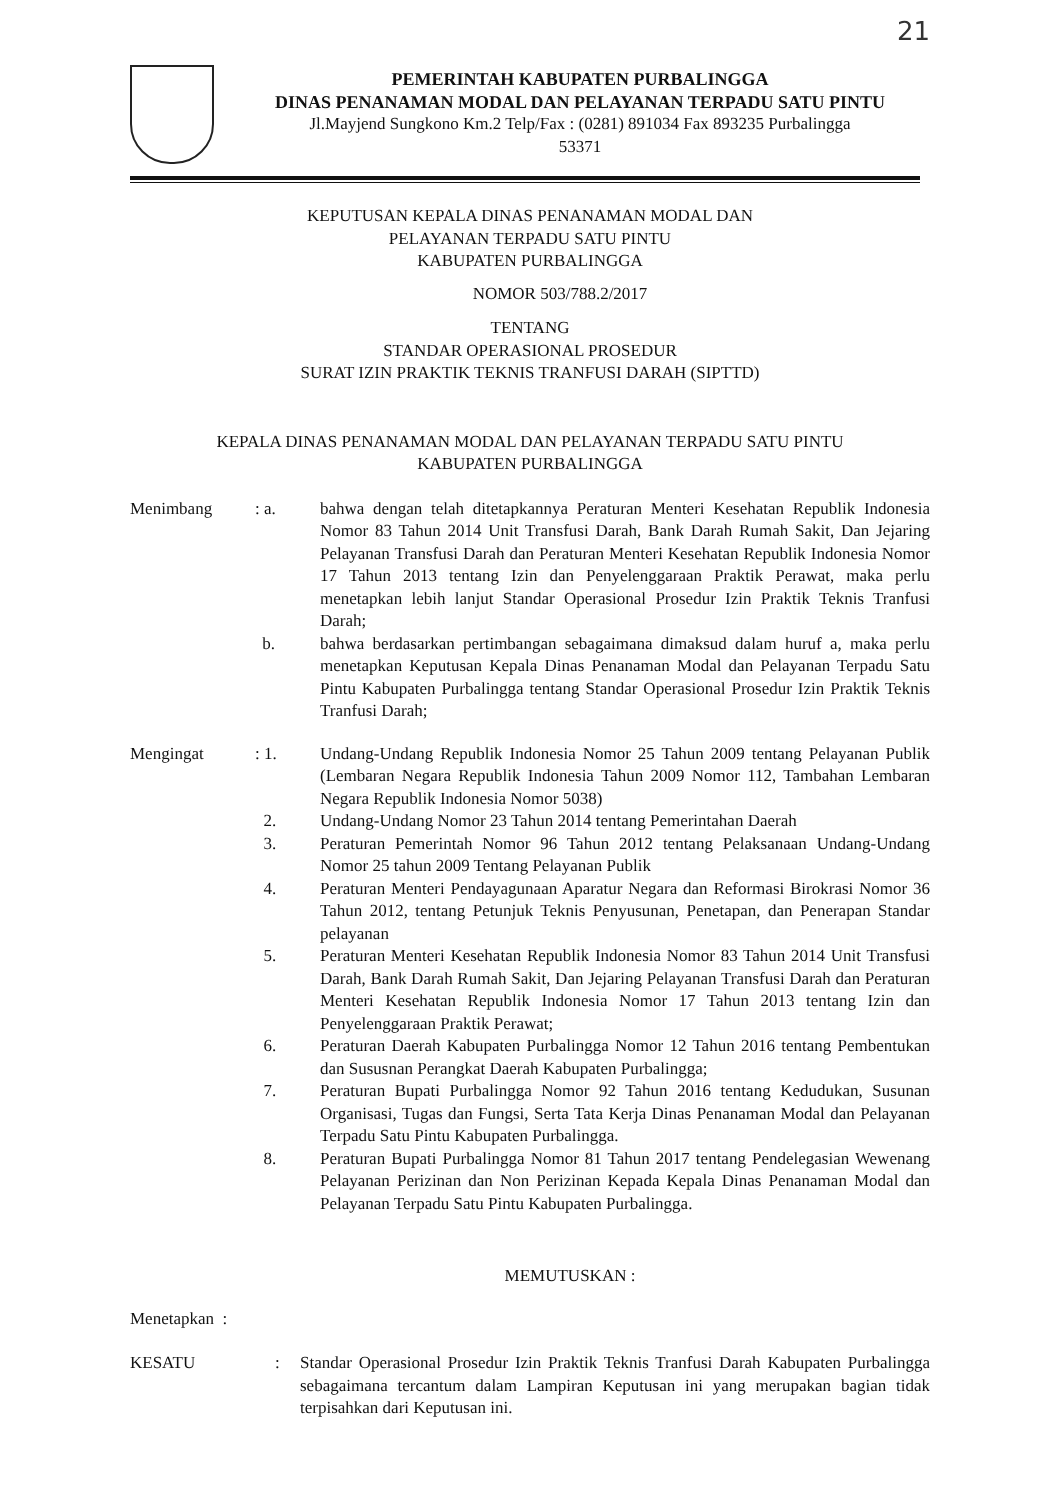21
PEMERINTAH KABUPATEN PURBALINGGA
DINAS PENANAMAN MODAL DAN PELAYANAN TERPADU SATU PINTU
Jl.Mayjend Sungkono Km.2 Telp/Fax : (0281) 891034 Fax 893235 Purbalingga
53371
KEPUTUSAN KEPALA DINAS PENANAMAN MODAL DAN
PELAYANAN TERPADU SATU PINTU
KABUPATEN PURBALINGGA
NOMOR 503/788.2/2017
TENTANG
STANDAR OPERASIONAL PROSEDUR
SURAT IZIN PRAKTIK TEKNIS TRANFUSI DARAH (SIPTTD)
KEPALA DINAS PENANAMAN MODAL DAN PELAYANAN TERPADU SATU PINTU
KABUPATEN PURBALINGGA
Menimbang : a.
bahwa dengan telah ditetapkannya Peraturan Menteri Kesehatan Republik Indonesia Nomor 83 Tahun 2014 Unit Transfusi Darah, Bank Darah Rumah Sakit, Dan Jejaring Pelayanan Transfusi Darah dan Peraturan Menteri Kesehatan Republik Indonesia Nomor 17 Tahun 2013 tentang Izin dan Penyelenggaraan Praktik Perawat, maka perlu menetapkan lebih lanjut Standar Operasional Prosedur Izin Praktik Teknis Tranfusi Darah;
b.
bahwa berdasarkan pertimbangan sebagaimana dimaksud dalam huruf a, maka perlu menetapkan Keputusan Kepala Dinas Penanaman Modal dan Pelayanan Terpadu Satu Pintu Kabupaten Purbalingga tentang Standar Operasional Prosedur Izin Praktik Teknis Tranfusi Darah;
Mengingat : 1.
Undang-Undang Republik Indonesia Nomor 25 Tahun 2009 tentang Pelayanan Publik (Lembaran Negara Republik Indonesia Tahun 2009 Nomor 112, Tambahan Lembaran Negara Republik Indonesia Nomor 5038)
2. Undang-Undang Nomor 23 Tahun 2014 tentang Pemerintahan Daerah
3. Peraturan Pemerintah Nomor 96 Tahun 2012 tentang Pelaksanaan Undang-Undang Nomor 25 tahun 2009 Tentang Pelayanan Publik
4. Peraturan Menteri Pendayagunaan Aparatur Negara dan Reformasi Birokrasi Nomor 36 Tahun 2012, tentang Petunjuk Teknis Penyusunan, Penetapan, dan Penerapan Standar pelayanan
5. Peraturan Menteri Kesehatan Republik Indonesia Nomor 83 Tahun 2014 Unit Transfusi Darah, Bank Darah Rumah Sakit, Dan Jejaring Pelayanan Transfusi Darah dan Peraturan Menteri Kesehatan Republik Indonesia Nomor 17 Tahun 2013 tentang Izin dan Penyelenggaraan Praktik Perawat;
6. Peraturan Daerah Kabupaten Purbalingga Nomor 12 Tahun 2016 tentang Pembentukan dan Sususnan Perangkat Daerah Kabupaten Purbalingga;
7. Peraturan Bupati Purbalingga Nomor 92 Tahun 2016 tentang Kedudukan, Susunan Organisasi, Tugas dan Fungsi, Serta Tata Kerja Dinas Penanaman Modal dan Pelayanan Terpadu Satu Pintu Kabupaten Purbalingga.
8. Peraturan Bupati Purbalingga Nomor 81 Tahun 2017 tentang Pendelegasian Wewenang Pelayanan Perizinan dan Non Perizinan Kepada Kepala Dinas Penanaman Modal dan Pelayanan Terpadu Satu Pintu Kabupaten Purbalingga.
MEMUTUSKAN :
Menetapkan :
KESATU : Standar Operasional Prosedur Izin Praktik Teknis Tranfusi Darah Kabupaten Purbalingga sebagaimana tercantum dalam Lampiran Keputusan ini yang merupakan bagian tidak terpisahkan dari Keputusan ini.